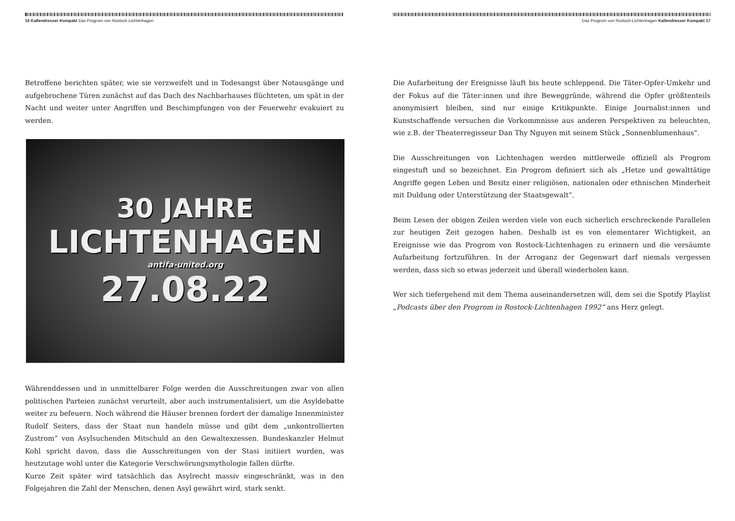16 Kallendresser Kompakt Das Progrom von Rostock-Lichtenhagen
Betroffene berichten später, wie sie verzweifelt und in Todesangst über Notausgänge und aufgebrochene Türen zunächst auf das Dach des Nachbarhauses flüchteten, um spät in der Nacht und weiter unter Angriffen und Beschimpfungen von der Feuerwehr evakuiert zu werden.
30 JAHRE
LICHTENHAGEN
antifa-united.org
27.08.22
Währenddessen und in unmittelbarer Folge werden die Ausschreitungen zwar von allen politischen Parteien zunächst verurteilt, aber auch instrumentalisiert, um die Asyldebatte weiter zu befeuern. Noch während die Häuser brennen fordert der damalige Innenminister Rudolf Seiters, dass der Staat nun handeln müsse und gibt dem „unkontrollierten Zustrom“ von Asylsuchenden Mitschuld an den Gewaltexzessen. Bundeskanzler Helmut Kohl spricht davon, dass die Ausschreitungen von der Stasi initiiert wurden, was heutzutage wohl unter die Kategorie Verschwörungsmythologie fallen dürfte.
Kurze Zeit später wird tatsächlich das Asylrecht massiv eingeschränkt, was in den Folgejahren die Zahl der Menschen, denen Asyl gewährt wird, stark senkt.
Das Progrom von Rostock-Lichtenhagen Kallendresser Kompakt 17
Die Aufarbeitung der Ereignisse läuft bis heute schleppend. Die Täter-Opfer-Umkehr und der Fokus auf die Täter:innen und ihre Beweggründe, während die Opfer größtenteils anonymisiert bleiben, sind nur einige Kritikpunkte. Einige Journalist:innen und Kunstschaffende versuchen die Vorkommnisse aus anderen Perspektiven zu beleuchten, wie z.B. der Theaterregisseur Dan Thy Nguyen mit seinem Stück „Sonnenblumenhaus“.
Die Ausschreitungen von Lichtenhagen werden mittlerweile offiziell als Progrom eingestuft und so bezeichnet. Ein Progrom definiert sich als „Hetze und gewalttätige Angriffe gegen Leben und Besitz einer religiösen, nationalen oder ethnischen Minderheit mit Duldung oder Unterstützung der Staatsgewalt“.
Beim Lesen der obigen Zeilen werden viele von euch sicherlich erschreckende Parallelen zur heutigen Zeit gezogen haben. Deshalb ist es von elementarer Wichtigkeit, an Ereignisse wie das Progrom von Rostock-Lichtenhagen zu erinnern und die versäumte Aufarbeitung fortzuführen. In der Arroganz der Gegenwart darf niemals vergessen werden, dass sich so etwas jederzeit und überall wiederholen kann.
Wer sich tiefergehend mit dem Thema auseinandersetzen will, dem sei die Spotify Playlist „Podcasts über den Progrom in Rostock-Lichtenhagen 1992“ ans Herz gelegt.